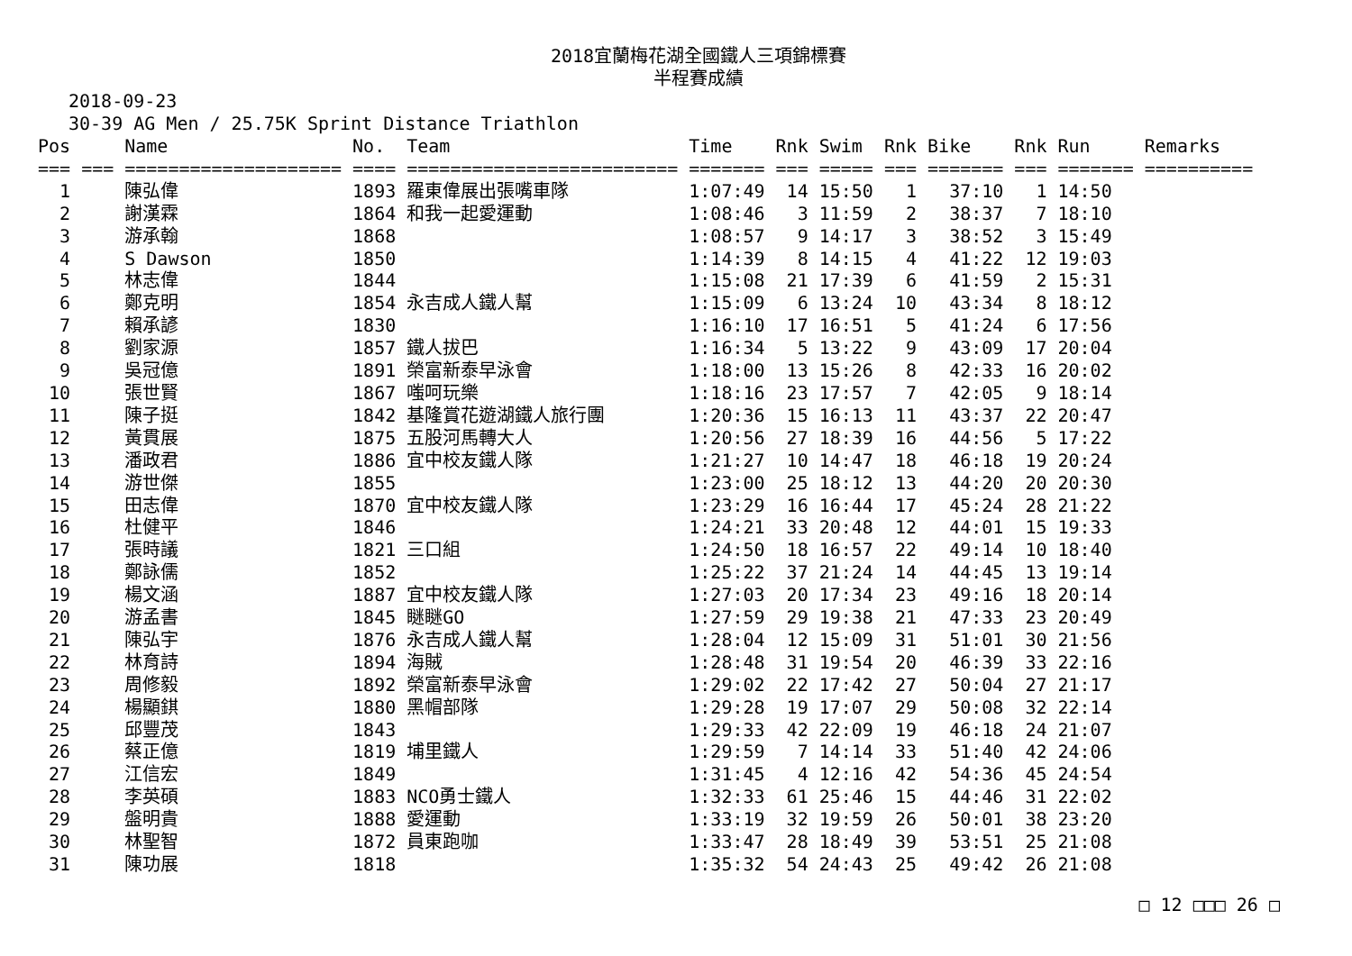2018宜蘭梅花湖全國鐵人三項錦標賽
半程賽成績
2018-09-23
30-39 AG Men / 25.75K Sprint Distance Triathlon
| Pos | | Name | No. | Team | Time | Rnk | Swim | Rnk | Bike | Rnk | Run | Remarks |
| --- | --- | --- | --- | --- | --- | --- | --- | --- | --- | --- | --- | --- |
| === | === | ==================== | ==== | ========================= | ======= | === | ===== | === | ======= | === | ======= | ========== |
| 1 | | 陳弘偉 | 1893 | 羅東偉展出張嘴車隊 | 1:07:49 | 14 | 15:50 | 1 | 37:10 | 1 | 14:50 | |
| 2 | | 謝漢霖 | 1864 | 和我一起愛運動 | 1:08:46 | 3 | 11:59 | 2 | 38:37 | 7 | 18:10 | |
| 3 | | 游承翰 | 1868 | | 1:08:57 | 9 | 14:17 | 3 | 38:52 | 3 | 15:49 | |
| 4 | | S Dawson | 1850 | | 1:14:39 | 8 | 14:15 | 4 | 41:22 | 12 | 19:03 | |
| 5 | | 林志偉 | 1844 | | 1:15:08 | 21 | 17:39 | 6 | 41:59 | 2 | 15:31 | |
| 6 | | 鄭克明 | 1854 | 永吉成人鐵人幫 | 1:15:09 | 6 | 13:24 | 10 | 43:34 | 8 | 18:12 | |
| 7 | | 賴承諺 | 1830 | | 1:16:10 | 17 | 16:51 | 5 | 41:24 | 6 | 17:56 | |
| 8 | | 劉家源 | 1857 | 鐵人拔巴 | 1:16:34 | 5 | 13:22 | 9 | 43:09 | 17 | 20:04 | |
| 9 | | 吳冠億 | 1891 | 榮富新泰早泳會 | 1:18:00 | 13 | 15:26 | 8 | 42:33 | 16 | 20:02 | |
| 10 | | 張世賢 | 1867 | 嗤呵玩樂 | 1:18:16 | 23 | 17:57 | 7 | 42:05 | 9 | 18:14 | |
| 11 | | 陳子挺 | 1842 | 基隆賞花遊湖鐵人旅行團 | 1:20:36 | 15 | 16:13 | 11 | 43:37 | 22 | 20:47 | |
| 12 | | 黃貫展 | 1875 | 五股河馬轉大人 | 1:20:56 | 27 | 18:39 | 16 | 44:56 | 5 | 17:22 | |
| 13 | | 潘政君 | 1886 | 宜中校友鐵人隊 | 1:21:27 | 10 | 14:47 | 18 | 46:18 | 19 | 20:24 | |
| 14 | | 游世傑 | 1855 | | 1:23:00 | 25 | 18:12 | 13 | 44:20 | 20 | 20:30 | |
| 15 | | 田志偉 | 1870 | 宜中校友鐵人隊 | 1:23:29 | 16 | 16:44 | 17 | 45:24 | 28 | 21:22 | |
| 16 | | 杜健平 | 1846 | | 1:24:21 | 33 | 20:48 | 12 | 44:01 | 15 | 19:33 | |
| 17 | | 張時議 | 1821 | 三口組 | 1:24:50 | 18 | 16:57 | 22 | 49:14 | 10 | 18:40 | |
| 18 | | 鄭詠儒 | 1852 | | 1:25:22 | 37 | 21:24 | 14 | 44:45 | 13 | 19:14 | |
| 19 | | 楊文涵 | 1887 | 宜中校友鐵人隊 | 1:27:03 | 20 | 17:34 | 23 | 49:16 | 18 | 20:14 | |
| 20 | | 游孟書 | 1845 | 瞇瞇GO | 1:27:59 | 29 | 19:38 | 21 | 47:33 | 23 | 20:49 | |
| 21 | | 陳弘宇 | 1876 | 永吉成人鐵人幫 | 1:28:04 | 12 | 15:09 | 31 | 51:01 | 30 | 21:56 | |
| 22 | | 林育詩 | 1894 | 海賊 | 1:28:48 | 31 | 19:54 | 20 | 46:39 | 33 | 22:16 | |
| 23 | | 周修毅 | 1892 | 榮富新泰早泳會 | 1:29:02 | 22 | 17:42 | 27 | 50:04 | 27 | 21:17 | |
| 24 | | 楊顯錤 | 1880 | 黑帽部隊 | 1:29:28 | 19 | 17:07 | 29 | 50:08 | 32 | 22:14 | |
| 25 | | 邱豐茂 | 1843 | | 1:29:33 | 42 | 22:09 | 19 | 46:18 | 24 | 21:07 | |
| 26 | | 蔡正億 | 1819 | 埔里鐵人 | 1:29:59 | 7 | 14:14 | 33 | 51:40 | 42 | 24:06 | |
| 27 | | 江信宏 | 1849 | | 1:31:45 | 4 | 12:16 | 42 | 54:36 | 45 | 24:54 | |
| 28 | | 李英碩 | 1883 | NCO勇士鐵人 | 1:32:33 | 61 | 25:46 | 15 | 44:46 | 31 | 22:02 | |
| 29 | | 盤明貴 | 1888 | 愛運動 | 1:33:19 | 32 | 19:59 | 26 | 50:01 | 38 | 23:20 | |
| 30 | | 林聖智 | 1872 | 員東跑咖 | 1:33:47 | 28 | 18:49 | 39 | 53:51 | 25 | 21:08 | |
| 31 | | 陳功展 | 1818 | | 1:35:32 | 54 | 24:43 | 25 | 49:42 | 26 | 21:08 | |
□ 12 □□□ 26 □